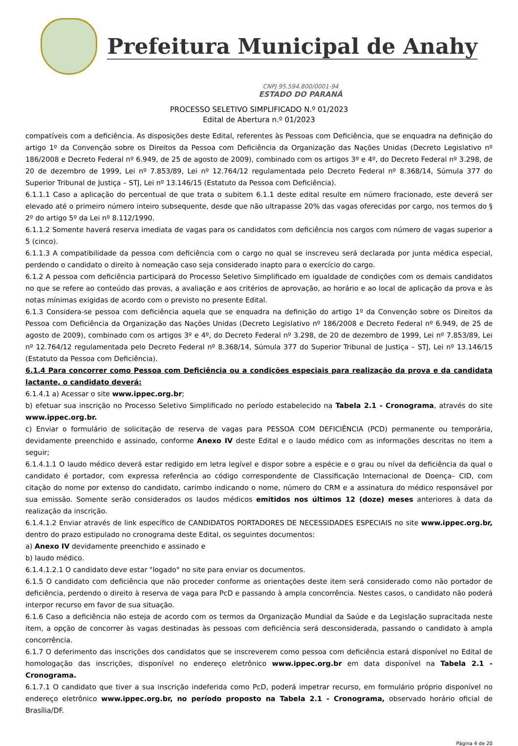Prefeitura Municipal de Anahy
CNPJ 95.594.800/0001-94
ESTADO DO PARANÁ
PROCESSO SELETIVO SIMPLIFICADO N.º 01/2023
Edital de Abertura n.º 01/2023
compatíveis com a deficiência. As disposições deste Edital, referentes às Pessoas com Deficiência, que se enquadra na definição do artigo 1º da Convenção sobre os Direitos da Pessoa com Deficiência da Organização das Nações Unidas (Decreto Legislativo nº 186/2008 e Decreto Federal nº 6.949, de 25 de agosto de 2009), combinado com os artigos 3º e 4º, do Decreto Federal nº 3.298, de 20 de dezembro de 1999, Lei nº 7.853/89, Lei nº 12.764/12 regulamentada pelo Decreto Federal nº 8.368/14, Súmula 377 do Superior Tribunal de Justiça – STJ, Lei nº 13.146/15 (Estatuto da Pessoa com Deficiência).
6.1.1.1 Caso a aplicação do percentual de que trata o subitem 6.1.1 deste edital resulte em número fracionado, este deverá ser elevado até o primeiro número inteiro subsequente, desde que não ultrapasse 20% das vagas oferecidas por cargo, nos termos do § 2º do artigo 5º da Lei nº 8.112/1990.
6.1.1.2 Somente haverá reserva imediata de vagas para os candidatos com deficiência nos cargos com número de vagas superior a 5 (cinco).
6.1.1.3 A compatibilidade da pessoa com deficiência com o cargo no qual se inscreveu será declarada por junta médica especial, perdendo o candidato o direito à nomeação caso seja considerado inapto para o exercício do cargo.
6.1.2 A pessoa com deficiência participará do Processo Seletivo Simplificado em igualdade de condições com os demais candidatos no que se refere ao conteúdo das provas, a avaliação e aos critérios de aprovação, ao horário e ao local de aplicação da prova e às notas mínimas exigidas de acordo com o previsto no presente Edital.
6.1.3 Considera-se pessoa com deficiência aquela que se enquadra na definição do artigo 1º da Convenção sobre os Direitos da Pessoa com Deficiência da Organização das Nações Unidas (Decreto Legislativo nº 186/2008 e Decreto Federal nº 6.949, de 25 de agosto de 2009), combinado com os artigos 3º e 4º, do Decreto Federal nº 3.298, de 20 de dezembro de 1999, Lei nº 7.853/89, Lei nº 12.764/12 regulamentada pelo Decreto Federal nº 8.368/14, Súmula 377 do Superior Tribunal de Justiça – STJ, Lei nº 13.146/15 (Estatuto da Pessoa com Deficiência).
6.1.4 Para concorrer como Pessoa com Deficiência ou a condições especiais para realização da prova e da candidata lactante, o candidato deverá:
6.1.4.1 a) Acessar o site www.ippec.org.br;
b) efetuar sua inscrição no Processo Seletivo Simplificado no período estabelecido na Tabela 2.1 - Cronograma, através do site www.ippec.org.br.
c) Enviar o formulário de solicitação de reserva de vagas para PESSOA COM DEFICIÊNCIA (PCD) permanente ou temporária, devidamente preenchido e assinado, conforme Anexo IV deste Edital e o laudo médico com as informações descritas no item a seguir;
6.1.4.1.1 O laudo médico deverá estar redigido em letra legível e dispor sobre a espécie e o grau ou nível da deficiência da qual o candidato é portador, com expressa referência ao código correspondente de Classificação Internacional de Doença– CID, com citação do nome por extenso do candidato, carimbo indicando o nome, número do CRM e a assinatura do médico responsável por sua emissão. Somente serão considerados os laudos médicos emitidos nos últimos 12 (doze) meses anteriores à data da realização da inscrição.
6.1.4.1.2 Enviar através de link específico de CANDIDATOS PORTADORES DE NECESSIDADES ESPECIAIS no site www.ippec.org.br, dentro do prazo estipulado no cronograma deste Edital, os seguintes documentos:
a) Anexo IV devidamente preenchido e assinado e
b) laudo médico.
6.1.4.1.2.1 O candidato deve estar "logado" no site para enviar os documentos.
6.1.5 O candidato com deficiência que não proceder conforme as orientações deste item será considerado como não portador de deficiência, perdendo o direito à reserva de vaga para PcD e passando à ampla concorrência. Nestes casos, o candidato não poderá interpor recurso em favor de sua situação.
6.1.6 Caso a deficiência não esteja de acordo com os termos da Organização Mundial da Saúde e da Legislação supracitada neste item, a opção de concorrer às vagas destinadas às pessoas com deficiência será desconsiderada, passando o candidato à ampla concorrência.
6.1.7 O deferimento das inscrições dos candidatos que se inscreverem como pessoa com deficiência estará disponível no Edital de homologação das inscrições, disponível no endereço eletrônico www.ippec.org.br em data disponível na Tabela 2.1 - Cronograma.
6.1.7.1 O candidato que tiver a sua inscrição indeferida como PcD, poderá impetrar recurso, em formulário próprio disponível no endereço eletrônico www.ippec.org.br, no período proposto na Tabela 2.1 - Cronograma, observado horário oficial de Brasília/DF.
Página 4 de 20